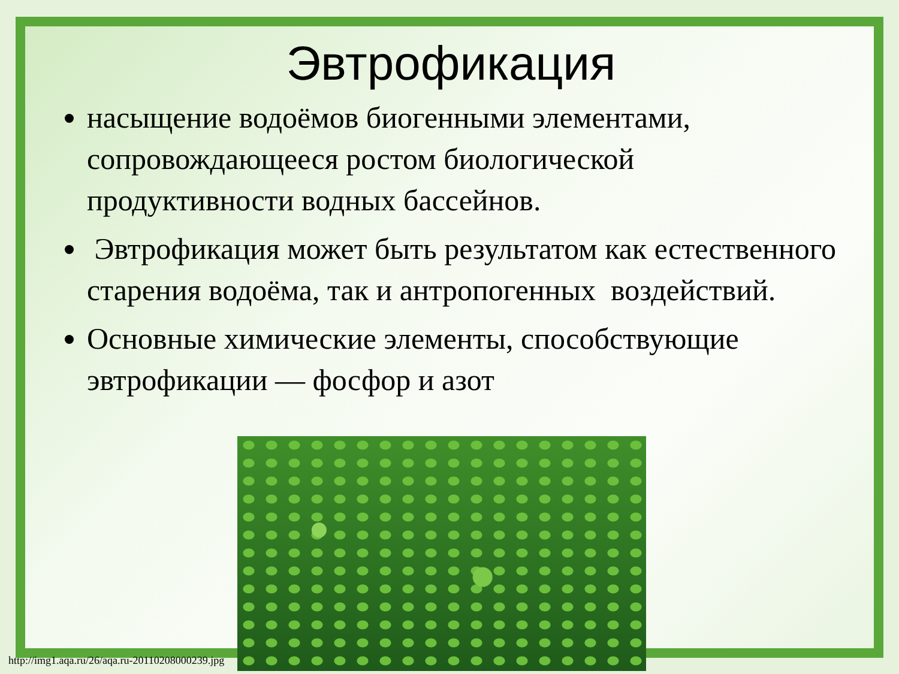Эвтрофикация
насыщение водоёмов биогенными элементами, сопровождающееся ростом биологической продуктивности водных бассейнов.
Эвтрофикация может быть результатом как естественного старения водоёма, так и антропогенных воздействий.
Основные химические элементы, способствующие эвтрофикации — фосфор и азот
http://img1.aqa.ru/26/aqa.ru-20110208000239.jpg